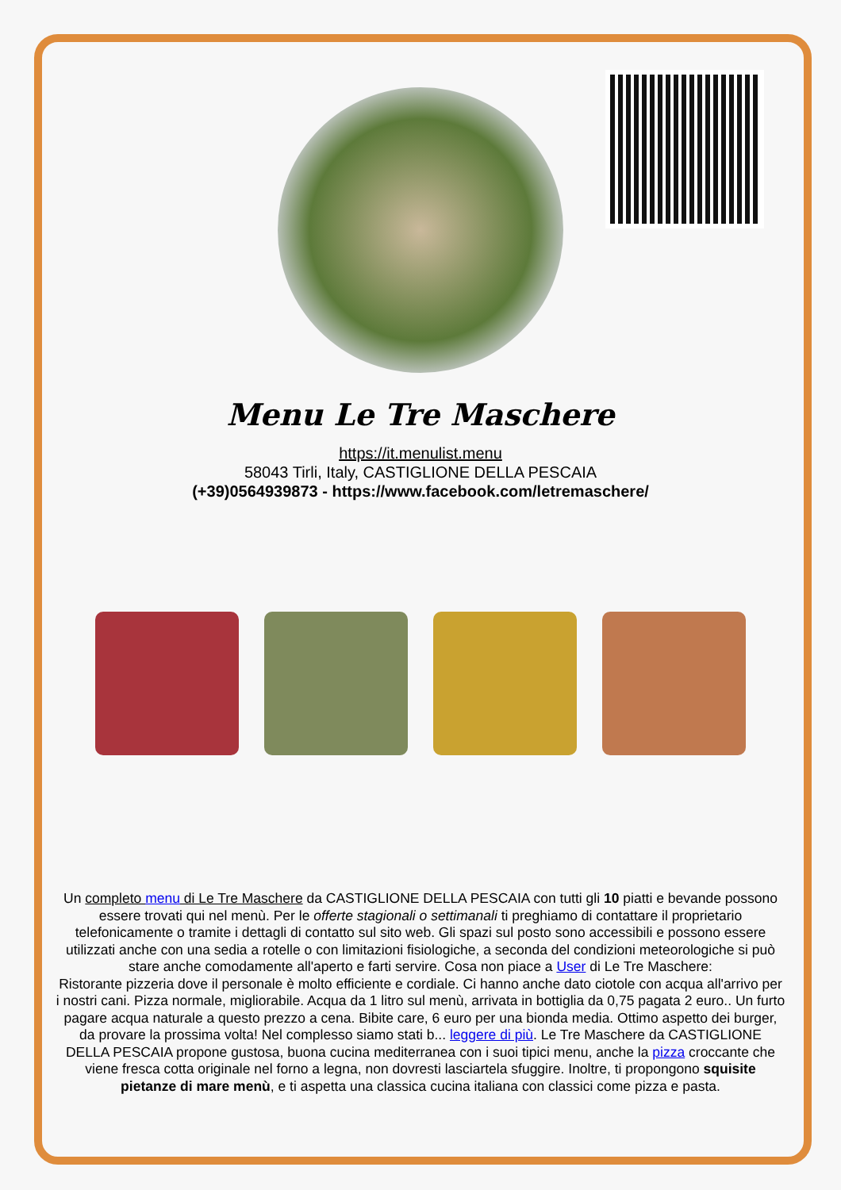Menu Le Tre Maschere
https://it.menulist.menu
58043 Tirli, Italy, CASTIGLIONE DELLA PESCAIA
(+39)0564939873 - https://www.facebook.com/letremaschere/
Un completo menu di Le Tre Maschere da CASTIGLIONE DELLA PESCAIA con tutti gli 10 piatti e bevande possono essere trovati qui nel menù. Per le offerte stagionali o settimanali ti preghiamo di contattare il proprietario telefonicamente o tramite i dettagli di contatto sul sito web. Gli spazi sul posto sono accessibili e possono essere utilizzati anche con una sedia a rotelle o con limitazioni fisiologiche, a seconda del condizioni meteorologiche si può stare anche comodamente all'aperto e farti servire. Cosa non piace a User di Le Tre Maschere:
Ristorante pizzeria dove il personale è molto efficiente e cordiale. Ci hanno anche dato ciotole con acqua all'arrivo per i nostri cani. Pizza normale, migliorabile. Acqua da 1 litro sul menù, arrivata in bottiglia da 0,75 pagata 2 euro.. Un furto pagare acqua naturale a questo prezzo a cena. Bibite care, 6 euro per una bionda media. Ottimo aspetto dei burger, da provare la prossima volta! Nel complesso siamo stati b... leggere di più. Le Tre Maschere da CASTIGLIONE DELLA PESCAIA propone gustosa, buona cucina mediterranea con i suoi tipici menu, anche la pizza croccante che viene fresca cotta originale nel forno a legna, non dovresti lasciartela sfuggire. Inoltre, ti propongono squisite pietanze di mare menù, e ti aspetta una classica cucina italiana con classici come pizza e pasta.